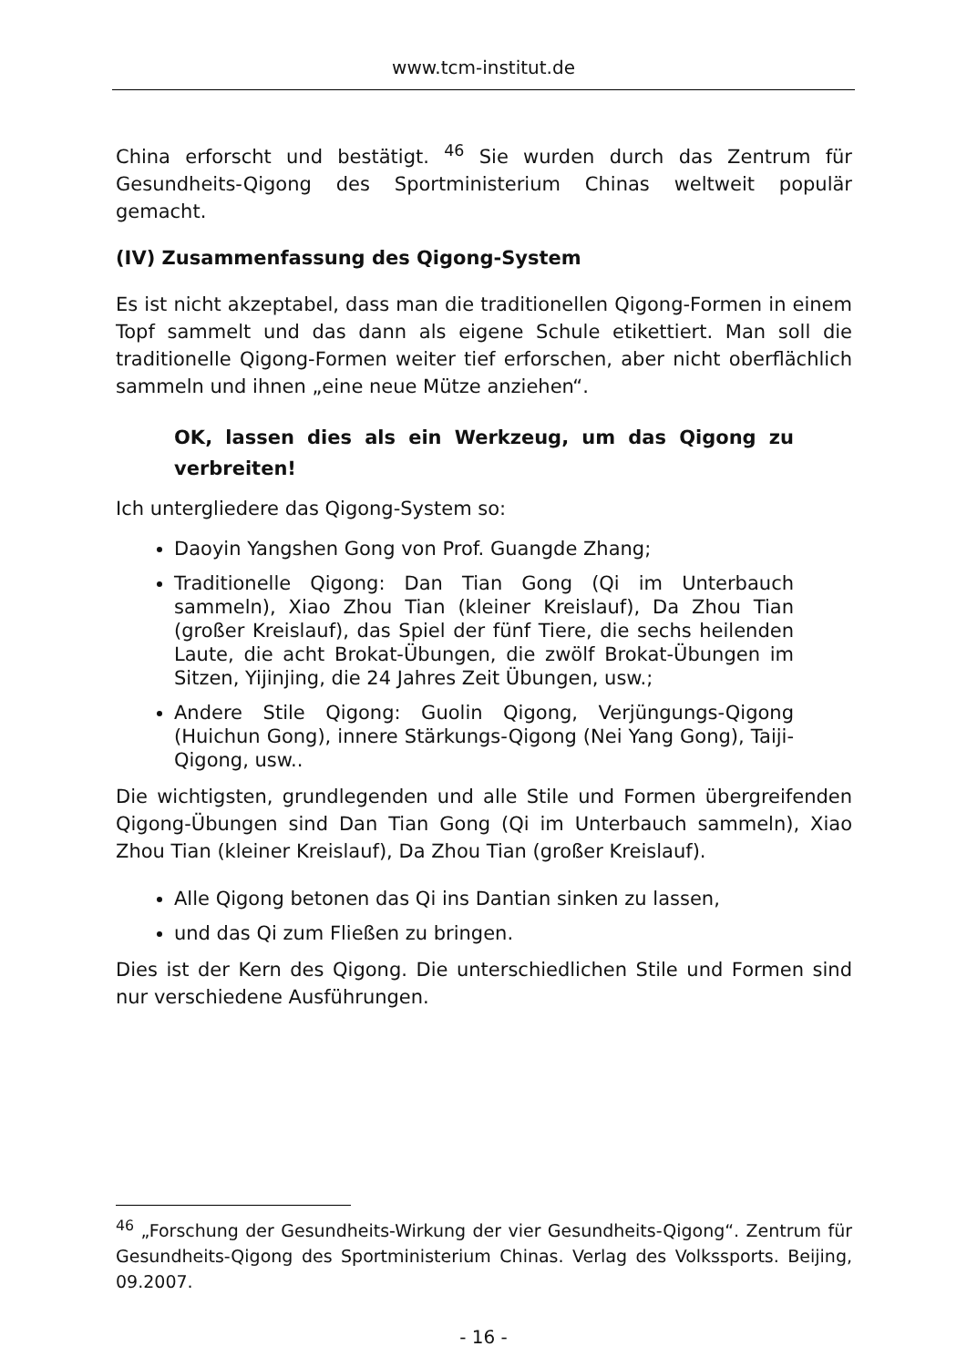www.tcm-institut.de
China erforscht und bestätigt. <sup>46</sup> Sie wurden durch das Zentrum für Gesundheits-Qigong des Sportministerium Chinas weltweit populär gemacht.
(IV) Zusammenfassung des Qigong-System
Es ist nicht akzeptabel, dass man die traditionellen Qigong-Formen in einem Topf sammelt und das dann als eigene Schule etikettiert. Man soll die traditionelle Qigong-Formen weiter tief erforschen, aber nicht oberflächlich sammeln und ihnen „eine neue Mütze anziehen“.
OK, lassen dies als ein Werkzeug, um das Qigong zu verbreiten!
Ich untergliedere das Qigong-System so:
Daoyin Yangshen Gong von Prof. Guangde Zhang;
Traditionelle Qigong: Dan Tian Gong (Qi im Unterbauch sammeln), Xiao Zhou Tian (kleiner Kreislauf), Da Zhou Tian (großer Kreislauf), das Spiel der fünf Tiere, die sechs heilenden Laute, die acht Brokat-Übungen, die zwölf Brokat-Übungen im Sitzen, Yijinjing, die 24 Jahres Zeit Übungen, usw.;
Andere Stile Qigong: Guolin Qigong, Verjüngungs-Qigong (Huichun Gong), innere Stärkungs-Qigong (Nei Yang Gong), Taiji-Qigong, usw..
Die wichtigsten, grundlegenden und alle Stile und Formen übergreifenden Qigong-Übungen sind Dan Tian Gong (Qi im Unterbauch sammeln), Xiao Zhou Tian (kleiner Kreislauf), Da Zhou Tian (großer Kreislauf).
Alle Qigong betonen das Qi ins Dantian sinken zu lassen,
und das Qi zum Fließen zu bringen.
Dies ist der Kern des Qigong. Die unterschiedlichen Stile und Formen sind nur verschiedene Ausführungen.
<sup>46</sup> „Forschung der Gesundheits-Wirkung der vier Gesundheits-Qigong“. Zentrum für Gesundheits-Qigong des Sportministerium Chinas. Verlag des Volkssports. Beijing, 09.2007.
- 16 -